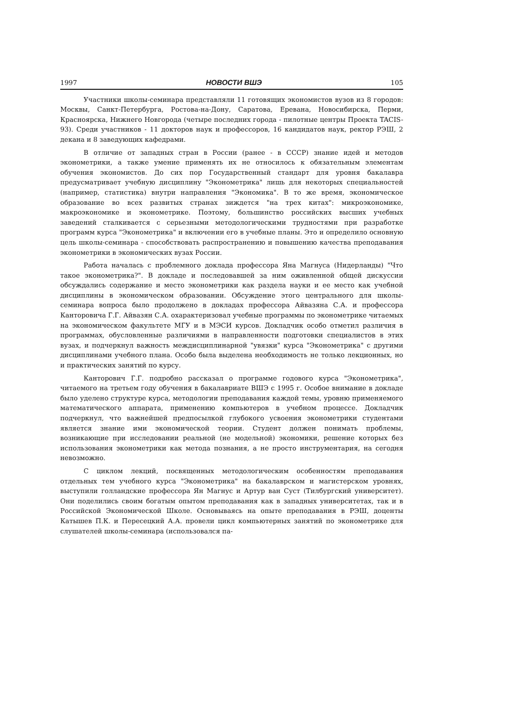1997 НОВОСТИ ВШЭ 105
Участники школы-семинара представляли 11 готовящих экономистов вузов из 8 городов: Москвы, Санкт-Петербурга, Ростова-на-Дону, Саратова, Еревана, Новосибирска, Перми, Красноярска, Нижнего Новгорода (четыре последних города - пилотные центры Проекта TACIS-93). Среди участников - 11 докторов наук и профессоров, 16 кандидатов наук, ректор РЭШ, 2 декана и 8 заведующих кафедрами.
В отличие от западных стран в России (ранее - в СССР) знание идей и методов эконометрики, а также умение применять их не относилось к обязательным элементам обучения экономистов. До сих пор Государственный стандарт для уровня бакалавра предусматривает учебную дисциплину "Эконометрика" лишь для некоторых специальностей (например, статистика) внутри направления "Экономика". В то же время, экономическое образование во всех развитых странах зиждется "на трех китах": микроэкономике, макроэкономике и эконометрике. Поэтому, большинство российских высших учебных заведений сталкивается с серьезными методологическими трудностями при разработке программ курса "Эконометрика" и включении его в учебные планы. Это и определило основную цель школы-семинара - способствовать распространению и повышению качества преподавания эконометрики в экономических вузах России.
Работа началась с проблемного доклада профессора Яна Магнуса (Нидерланды) "Что такое эконометрика?". В докладе и последовавшей за ним оживленной общей дискуссии обсуждались содержание и место эконометрики как раздела науки и ее место как учебной дисциплины в экономическом образовании. Обсуждение этого центрального для школы-семинара вопроса было продолжено в докладах профессора Айвазяна С.А. и профессора Канторовича Г.Г. Айвазян С.А. охарактеризовал учебные программы по эконометрике читаемых на экономическом факультете МГУ и в МЭСИ курсов. Докладчик особо отметил различия в программах, обусловленные различиями в направленности подготовки специалистов в этих вузах, и подчеркнул важность междисциплинарной "увязки" курса "Эконометрика" с другими дисциплинами учебного плана. Особо была выделена необходимость не только лекционных, но и практических занятий по курсу.
Канторович Г.Г. подробно рассказал о программе годового курса "Эконометрика", читаемого на третьем году обучения в бакалавриате ВШЭ с 1995 г. Особое внимание в докладе было уделено структуре курса, методологии преподавания каждой темы, уровню применяемого математического аппарата, применению компьютеров в учебном процессе. Докладчик подчеркнул, что важнейшей предпосылкой глубокого усвоения эконометрики студентами является знание ими экономической теории. Студент должен понимать проблемы, возникающие при исследовании реальной (не модельной) экономики, решение которых без использования эконометрики как метода познания, а не просто инструментария, на сегодня невозможно.
С циклом лекций, посвященных методологическим особенностям преподавания отдельных тем учебного курса "Эконометрика" на бакалаврском и магистерском уровнях, выступили голландские профессора Ян Магнус и Артур ван Суст (Тилбургский университет). Они поделились своим богатым опытом преподавания как в западных университетах, так и в Российской Экономической Школе. Основываясь на опыте преподавания в РЭШ, доценты Катышев П.К. и Пересецкий А.А. провели цикл компьютерных занятий по эконометрике для слушателей школы-семинара (использовался па-